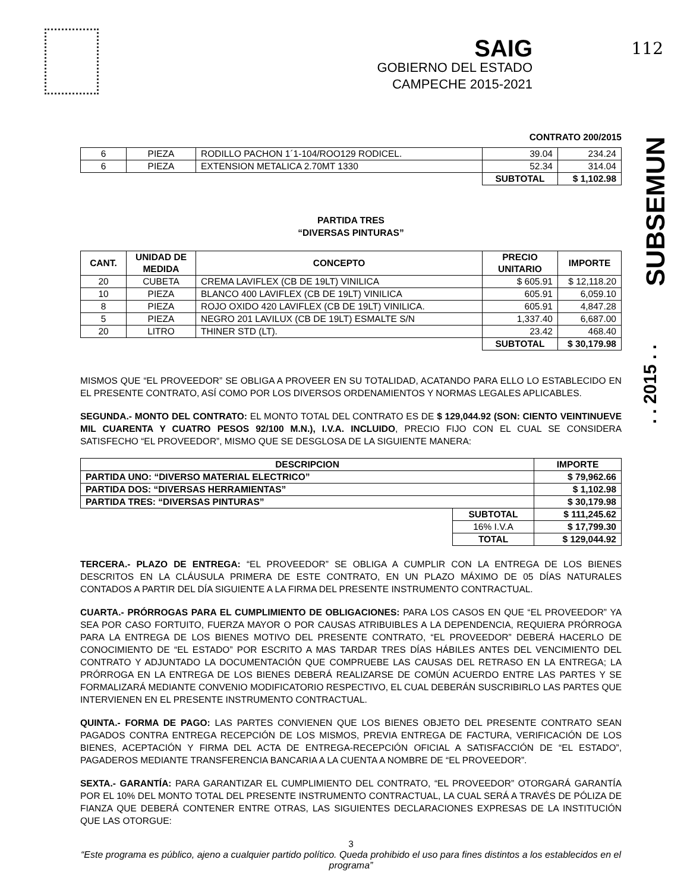SAIG
GOBIERNO DEL ESTADO
CAMPECHE 2015-2021
112
SUBSEMUN
. . 2015 . .
CONTRATO 200/2015
| 6 | PIEZA | RODILLO PACHON 1´1-104/ROO129 RODICEL. | 39.04 | 234.24 |
| 6 | PIEZA | EXTENSION METALICA 2.70MT 1330 | 52.34 | 314.04 |
| | | | SUBTOTAL | $ 1,102.98 |
PARTIDA TRES
“DIVERSAS PINTURAS”
| CANT. | UNIDAD DE MEDIDA | CONCEPTO | PRECIO UNITARIO | IMPORTE |
| --- | --- | --- | --- | --- |
| 20 | CUBETA | CREMA LAVIFLEX (CB DE 19LT) VINILICA | $ 605.91 | $ 12,118.20 |
| 10 | PIEZA | BLANCO 400 LAVIFLEX (CB DE 19LT) VINILICA | 605.91 | 6,059.10 |
| 8 | PIEZA | ROJO OXIDO 420 LAVIFLEX (CB DE 19LT) VINILICA. | 605.91 | 4,847.28 |
| 5 | PIEZA | NEGRO 201 LAVILUX (CB DE 19LT) ESMALTE S/N | 1,337.40 | 6,687.00 |
| 20 | LITRO | THINER STD (LT). | 23.42 | 468.40 |
| | | | SUBTOTAL | $ 30,179.98 |
MISMOS QUE “EL PROVEEDOR” SE OBLIGA A PROVEER EN SU TOTALIDAD, ACATANDO PARA ELLO LO ESTABLECIDO EN EL PRESENTE CONTRATO, ASÍ COMO POR LOS DIVERSOS ORDENAMIENTOS Y NORMAS LEGALES APLICABLES.
SEGUNDA.- MONTO DEL CONTRATO: EL MONTO TOTAL DEL CONTRATO ES DE $ 129,044.92 (SON: CIENTO VEINTINUEVE MIL CUARENTA Y CUATRO PESOS 92/100 M.N.), I.V.A. INCLUIDO, PRECIO FIJO CON EL CUAL SE CONSIDERA SATISFECHO “EL PROVEEDOR”, MISMO QUE SE DESGLOSA DE LA SIGUIENTE MANERA:
| DESCRIPCION | | IMPORTE |
| --- | --- | --- |
| PARTIDA UNO: “DIVERSO MATERIAL ELECTRICO” | | $ 79,962.66 |
| PARTIDA DOS: “DIVERSAS HERRAMIENTAS” | | $ 1,102.98 |
| PARTIDA TRES: “DIVERSAS PINTURAS” | | $ 30,179.98 |
| | SUBTOTAL | $ 111,245.62 |
| | 16% I.V.A | $ 17,799.30 |
| | TOTAL | $ 129,044.92 |
TERCERA.- PLAZO DE ENTREGA: “EL PROVEEDOR” SE OBLIGA A CUMPLIR CON LA ENTREGA DE LOS BIENES DESCRITOS EN LA CLÁUSULA PRIMERA DE ESTE CONTRATO, EN UN PLAZO MÁXIMO DE 05 DÍAS NATURALES CONTADOS A PARTIR DEL DÍA SIGUIENTE A LA FIRMA DEL PRESENTE INSTRUMENTO CONTRACTUAL.
CUARTA.- PRÓRROGAS PARA EL CUMPLIMIENTO DE OBLIGACIONES: PARA LOS CASOS EN QUE “EL PROVEEDOR” YA SEA POR CASO FORTUITO, FUERZA MAYOR O POR CAUSAS ATRIBUIBLES A LA DEPENDENCIA, REQUIERA PRÓRROGA PARA LA ENTREGA DE LOS BIENES MOTIVO DEL PRESENTE CONTRATO, “EL PROVEEDOR” DEBERÁ HACERLO DE CONOCIMIENTO DE “EL ESTADO” POR ESCRITO A MAS TARDAR TRES DÍAS HÁBILES ANTES DEL VENCIMIENTO DEL CONTRATO Y ADJUNTADO LA DOCUMENTACIÓN QUE COMPRUEBE LAS CAUSAS DEL RETRASO EN LA ENTREGA; LA PRÓRROGA EN LA ENTREGA DE LOS BIENES DEBERÁ REALIZARSE DE COMÚN ACUERDO ENTRE LAS PARTES Y SE FORMALIZARÁ MEDIANTE CONVENIO MODIFICATORIO RESPECTIVO, EL CUAL DEBERÁN SUSCRIBIRLO LAS PARTES QUE INTERVIENEN EN EL PRESENTE INSTRUMENTO CONTRACTUAL.
QUINTA.- FORMA DE PAGO: LAS PARTES CONVIENEN QUE LOS BIENES OBJETO DEL PRESENTE CONTRATO SEAN PAGADOS CONTRA ENTREGA RECEPCIÓN DE LOS MISMOS, PREVIA ENTREGA DE FACTURA, VERIFICACIÓN DE LOS BIENES, ACEPTACIÓN Y FIRMA DEL ACTA DE ENTREGA-RECEPCIÓN OFICIAL A SATISFACCIÓN DE “EL ESTADO”, PAGADEROS MEDIANTE TRANSFERENCIA BANCARIA A LA CUENTA A NOMBRE DE “EL PROVEEDOR”.
SEXTA.- GARANTÍA: PARA GARANTIZAR EL CUMPLIMIENTO DEL CONTRATO, “EL PROVEEDOR” OTORGARÁ GARANTÍA POR EL 10% DEL MONTO TOTAL DEL PRESENTE INSTRUMENTO CONTRACTUAL, LA CUAL SERÁ A TRAVÉS DE PÓLIZA DE FIANZA QUE DEBERÁ CONTENER ENTRE OTRAS, LAS SIGUIENTES DECLARACIONES EXPRESAS DE LA INSTITUCIÓN QUE LAS OTORGUE:
3
“Este programa es público, ajeno a cualquier partido político. Queda prohibido el uso para fines distintos a los establecidos en el programa”